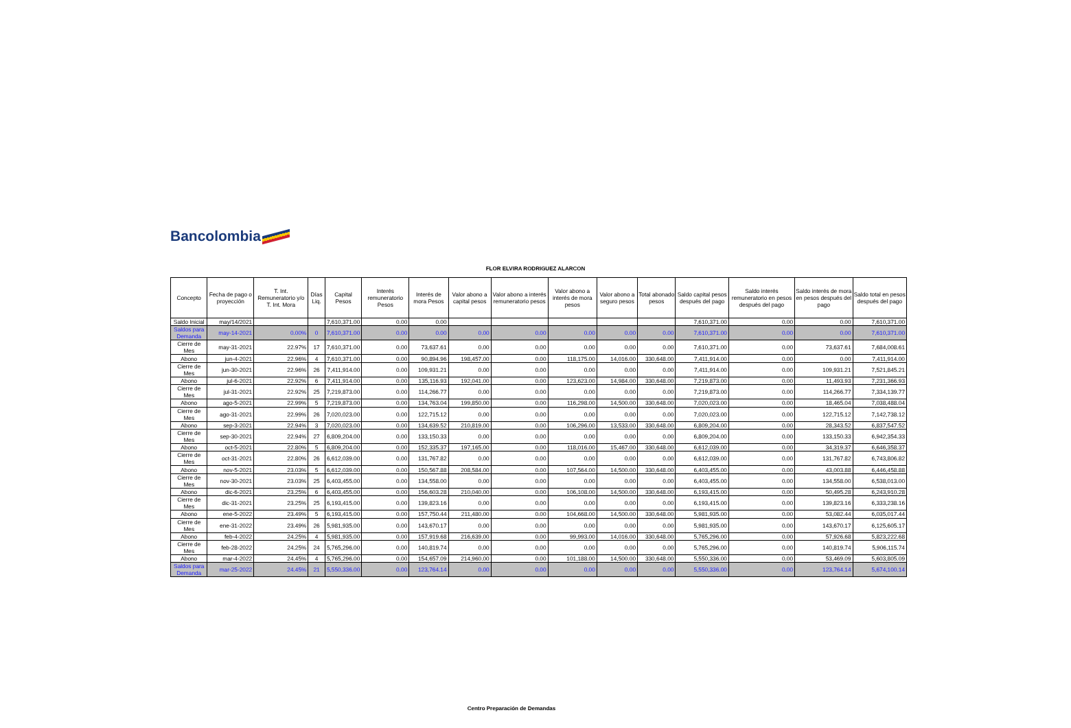Bancolombia
FLOR ELVIRA RODRIGUEZ ALARCON
| Concepto | Fecha de pago o proyección | T. Int. Remuneratorio y/o T. Int. Mora | Días Liq. | Capital Pesos | Interés remuneratorio Pesos | Interés de mora Pesos | Valor abono a capital pesos | Valor abono a interés remuneratorio pesos | Valor abono a interés de mora pesos | Valor abono a seguro pesos | Total abonado pesos | Saldo capital pesos después del pago | Saldo interés remuneratorio en pesos después del pago | Saldo interés de mora en pesos después del pago | Saldo total en pesos después del pago |
| --- | --- | --- | --- | --- | --- | --- | --- | --- | --- | --- | --- | --- | --- | --- | --- |
| Saldo Inicial | may/14/2021 | | | 7,610,371.00 | 0.00 | 0.00 | | | | | | 7,610,371.00 | 0.00 | 0.00 | 7,610,371.00 |
| Saldos para Demanda | may-14-2021 | 0.00% | 0 | 7,610,371.00 | 0.00 | 0.00 | 0.00 | 0.00 | 0.00 | 0.00 | 0.00 | 7,610,371.00 | 0.00 | 0.00 | 7,610,371.00 |
| Cierre de Mes | may-31-2021 | 22.97% | 17 | 7,610,371.00 | 0.00 | 73,637.61 | 0.00 | 0.00 | 0.00 | 0.00 | 0.00 | 7,610,371.00 | 0.00 | 73,637.61 | 7,684,008.61 |
| Abono | jun-4-2021 | 22.96% | 4 | 7,610,371.00 | 0.00 | 90,894.96 | 198,457.00 | 0.00 | 118,175.00 | 14,016.00 | 330,648.00 | 7,411,914.00 | 0.00 | 0.00 | 7,411,914.00 |
| Cierre de Mes | jun-30-2021 | 22.96% | 26 | 7,411,914.00 | 0.00 | 109,931.21 | 0.00 | 0.00 | 0.00 | 0.00 | 0.00 | 7,411,914.00 | 0.00 | 109,931.21 | 7,521,845.21 |
| Abono | jul-6-2021 | 22.92% | 6 | 7,411,914.00 | 0.00 | 135,116.93 | 192,041.00 | 0.00 | 123,623.00 | 14,984.00 | 330,648.00 | 7,219,873.00 | 0.00 | 11,493.93 | 7,231,366.93 |
| Cierre de Mes | jul-31-2021 | 22.92% | 25 | 7,219,873.00 | 0.00 | 114,266.77 | 0.00 | 0.00 | 0.00 | 0.00 | 0.00 | 7,219,873.00 | 0.00 | 114,266.77 | 7,334,139.77 |
| Abono | ago-5-2021 | 22.99% | 5 | 7,219,873.00 | 0.00 | 134,763.04 | 199,850.00 | 0.00 | 116,298.00 | 14,500.00 | 330,648.00 | 7,020,023.00 | 0.00 | 18,465.04 | 7,038,488.04 |
| Cierre de Mes | ago-31-2021 | 22.99% | 26 | 7,020,023.00 | 0.00 | 122,715.12 | 0.00 | 0.00 | 0.00 | 0.00 | 0.00 | 7,020,023.00 | 0.00 | 122,715.12 | 7,142,738.12 |
| Abono | sep-3-2021 | 22.94% | 3 | 7,020,023.00 | 0.00 | 134,639.52 | 210,819.00 | 0.00 | 106,296.00 | 13,533.00 | 330,648.00 | 6,809,204.00 | 0.00 | 28,343.52 | 6,837,547.52 |
| Cierre de Mes | sep-30-2021 | 22.94% | 27 | 6,809,204.00 | 0.00 | 133,150.33 | 0.00 | 0.00 | 0.00 | 0.00 | 0.00 | 6,809,204.00 | 0.00 | 133,150.33 | 6,942,354.33 |
| Abono | oct-5-2021 | 22.80% | 5 | 6,809,204.00 | 0.00 | 152,335.37 | 197,165.00 | 0.00 | 118,016.00 | 15,467.00 | 330,648.00 | 6,612,039.00 | 0.00 | 34,319.37 | 6,646,358.37 |
| Cierre de Mes | oct-31-2021 | 22.80% | 26 | 6,612,039.00 | 0.00 | 131,767.82 | 0.00 | 0.00 | 0.00 | 0.00 | 0.00 | 6,612,039.00 | 0.00 | 131,767.82 | 6,743,806.82 |
| Abono | nov-5-2021 | 23.03% | 5 | 6,612,039.00 | 0.00 | 150,567.88 | 208,584.00 | 0.00 | 107,564.00 | 14,500.00 | 330,648.00 | 6,403,455.00 | 0.00 | 43,003.88 | 6,446,458.88 |
| Cierre de Mes | nov-30-2021 | 23.03% | 25 | 6,403,455.00 | 0.00 | 134,558.00 | 0.00 | 0.00 | 0.00 | 0.00 | 0.00 | 6,403,455.00 | 0.00 | 134,558.00 | 6,538,013.00 |
| Abono | dic-6-2021 | 23.25% | 6 | 6,403,455.00 | 0.00 | 156,603.28 | 210,040.00 | 0.00 | 106,108.00 | 14,500.00 | 330,648.00 | 6,193,415.00 | 0.00 | 50,495.28 | 6,243,910.28 |
| Cierre de Mes | dic-31-2021 | 23.25% | 25 | 6,193,415.00 | 0.00 | 139,823.16 | 0.00 | 0.00 | 0.00 | 0.00 | 0.00 | 6,193,415.00 | 0.00 | 139,823.16 | 6,333,238.16 |
| Abono | ene-5-2022 | 23.49% | 5 | 6,193,415.00 | 0.00 | 157,750.44 | 211,480.00 | 0.00 | 104,668.00 | 14,500.00 | 330,648.00 | 5,981,935.00 | 0.00 | 53,082.44 | 6,035,017.44 |
| Cierre de Mes | ene-31-2022 | 23.49% | 26 | 5,981,935.00 | 0.00 | 143,670.17 | 0.00 | 0.00 | 0.00 | 0.00 | 0.00 | 5,981,935.00 | 0.00 | 143,670.17 | 6,125,605.17 |
| Abono | feb-4-2022 | 24.25% | 4 | 5,981,935.00 | 0.00 | 157,919.68 | 216,639.00 | 0.00 | 99,993.00 | 14,016.00 | 330,648.00 | 5,765,296.00 | 0.00 | 57,926.68 | 5,823,222.68 |
| Cierre de Mes | feb-28-2022 | 24.25% | 24 | 5,765,296.00 | 0.00 | 140,819.74 | 0.00 | 0.00 | 0.00 | 0.00 | 0.00 | 5,765,296.00 | 0.00 | 140,819.74 | 5,906,115.74 |
| Abono | mar-4-2022 | 24.45% | 4 | 5,765,296.00 | 0.00 | 154,657.09 | 214,960.00 | 0.00 | 101,188.00 | 14,500.00 | 330,648.00 | 5,550,336.00 | 0.00 | 53,469.09 | 5,603,805.09 |
| Saldos para Demanda | mar-25-2022 | 24.45% | 21 | 5,550,336.00 | 0.00 | 123,764.14 | 0.00 | 0.00 | 0.00 | 0.00 | 0.00 | 5,550,336.00 | 0.00 | 123,764.14 | 5,674,100.14 |
Centro Preparación de Demandas